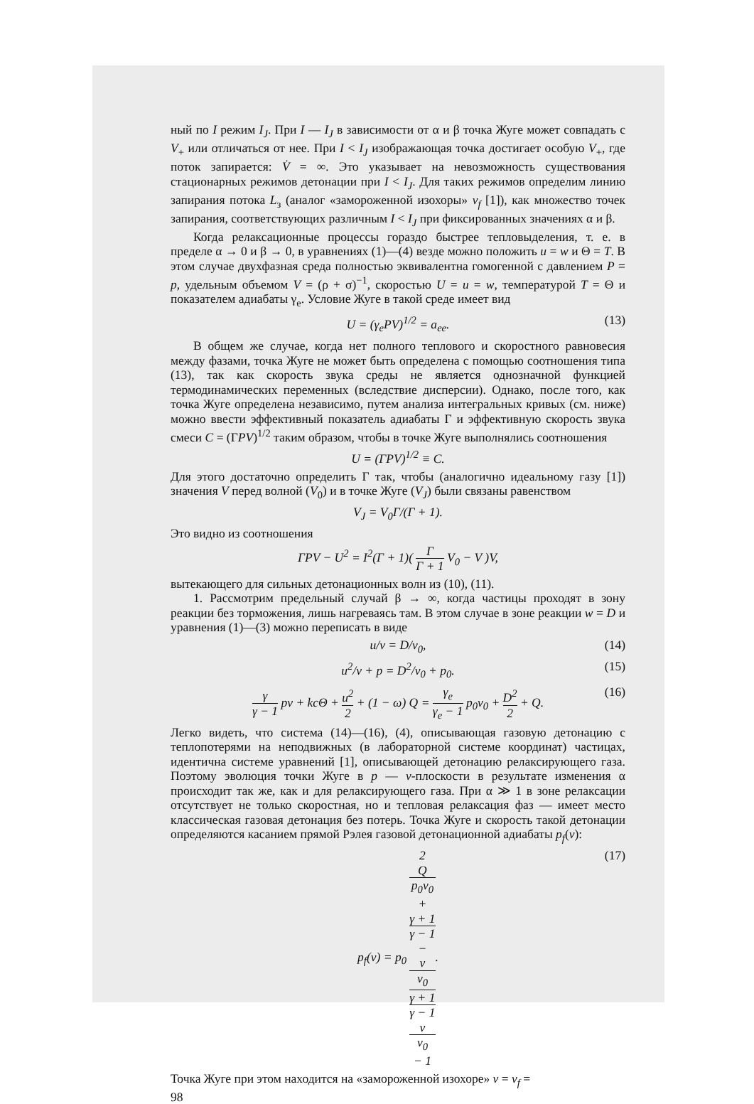ный по I режим I<sub>J</sub>. При I — I<sub>J</sub> в зависимости от α и β точка Жуге может совпадать с V<sub>+</sub> или отличаться от нее. При I < I<sub>J</sub> изображающая точка достигает особую V<sub>+</sub>, где поток запирается: V̇ = ∞. Это указывает на невозможность существования стационарных режимов детонации при I < I<sub>J</sub>. Для таких режимов определим линию запирания потока L<sub>з</sub> (аналог «замороженной изохоры» v<sub>f</sub> [1]), как множество точек запирания, соответствующих различным I < I<sub>J</sub> при фиксированных значениях α и β.
Когда релаксационные процессы гораздо быстрее тепловыделения, т. е. в пределе α → 0 и β → 0, в уравнениях (1)—(4) везде можно положить u = w и Θ = T. В этом случае двухфазная среда полностью эквивалентна гомогенной с давлением P = p, удельным объемом V = (ρ + σ)<sup>−1</sup>, скоростью U = u = w, температурой T = Θ и показателем адиабаты γ<sub>e</sub>. Условие Жуге в такой среде имеет вид
U = (γ<sub>e</sub>PV)<sup>1/2</sup> = a<sub>ee</sub>. (13)
В общем же случае, когда нет полного теплового и скоростного равновесия между фазами, точка Жуге не может быть определена с помощью соотношения типа (13), так как скорость звука среды не является однозначной функцией термодинамических переменных (вследствие дисперсии). Однако, после того, как точка Жуге определена независимо, путем анализа интегральных кривых (см. ниже) можно ввести эффективный показатель адиабаты Γ и эффективную скорость звука смеси C = (ΓPV)<sup>1/2</sup> таким образом, чтобы в точке Жуге выполнялись соотношения
U = (ΓPV)<sup>1/2</sup> ≡ C.
Для этого достаточно определить Γ так, чтобы (аналогично идеальному газу [1]) значения V перед волной (V<sub>0</sub>) и в точке Жуге (V<sub>J</sub>) были связаны равенством
V<sub>J</sub> = V<sub>0</sub>Γ/(Γ + 1).
Это видно из соотношения
ΓPV − U<sup>2</sup> = I<sup>2</sup>(Γ + 1)( Γ Γ + 1 V<sub>0</sub> − V )V,
вытекающего для сильных детонационных волн из (10), (11).
1. Рассмотрим предельный случай β → ∞, когда частицы проходят в зону реакции без торможения, лишь нагреваясь там. В этом случае в зоне реакции w = D и уравнения (1)—(3) можно переписать в виде
u/v = D/v<sub>0</sub>, (14)
u<sup>2</sup>/v + p = D<sup>2</sup>/v<sub>0</sub> + p<sub>0</sub>. (15)
γ γ − 1 pv + kcΘ + u<sup>2</sup> 2 + (1 − ω) Q = γ<sub>e</sub> γ<sub>e</sub> − 1 p<sub>0</sub>v<sub>0</sub> + D<sup>2</sup> 2 + Q. (16)
Легко видеть, что система (14)—(16), (4), описывающая газовую детонацию с теплопотерями на неподвижных (в лабораторной системе координат) частицах, идентична системе уравнений [1], описывающей детонацию релаксирующего газа. Поэтому эволюция точки Жуге в p — v-плоскости в результате изменения α происходит так же, как и для релаксирующего газа. При α ≫ 1 в зоне релаксации отсутствует не только скоростная, но и тепловая релаксация фаз — имеет место классическая газовая детонация без потерь. Точка Жуге и скорость такой детонации определяются касанием прямой Рэлея газовой детонационной адиабаты p<sub>f</sub>(v):
p<sub>f</sub>(v) = p<sub>0</sub> 2
Q
p<sub>0</sub>v<sub>0</sub>
+
γ + 1
γ − 1
−
v
v<sub>0</sub> γ + 1
γ − 1
v
v<sub>0</sub>
− 1. (17)
Точка Жуге при этом находится на «замороженной изохоре» v = v<sub>f</sub> =
98